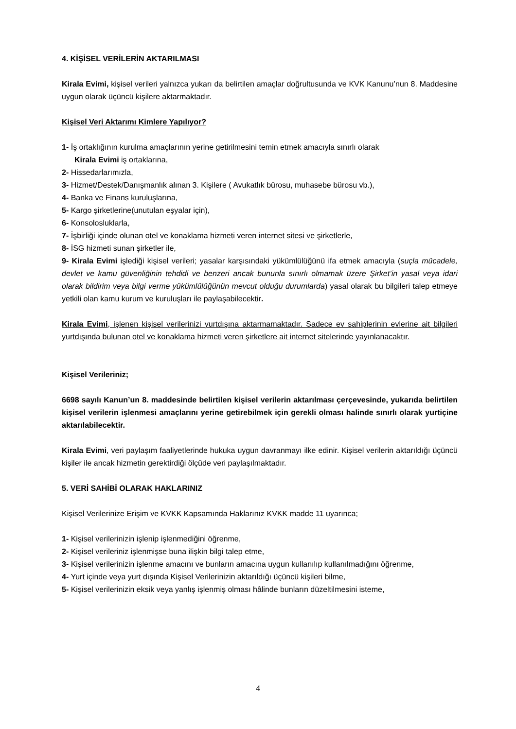4. KİŞİSEL VERİLERİN AKTARILMASI
Kirala Evimi, kişisel verileri yalnızca yukarı da belirtilen amaçlar doğrultusunda ve KVK Kanunu’nun 8. Maddesine uygun olarak üçüncü kişilere aktarmaktadır.
Kişisel Veri Aktarımı Kimlere Yapılıyor?
1- İş ortaklığının kurulma amaçlarının yerine getirilmesini temin etmek amacıyla sınırlı olarak
Kirala Evimi iş ortaklarına,
2- Hissedarlarımızla,
3- Hizmet/Destek/Danışmanlık alınan 3. Kişilere ( Avukatlık bürosu, muhasebe bürosu vb.),
4- Banka ve Finans kuruluşlarına,
5- Kargo şirketlerine(unutulan eşyalar için),
6- Konsolosluklarla,
7- İşbirliği içinde olunan otel ve konaklama hizmeti veren internet sitesi ve şirketlerle,
8- İSG hizmeti sunan şirketler ile,
9- Kirala Evimi işlediği kişisel verileri; yasalar karşısındaki yükümlülüğünü ifa etmek amacıyla (suçla mücadele, devlet ve kamu güvenliğinin tehdidi ve benzeri ancak bununla sınırlı olmamak üzere Şirket’in yasal veya idari olarak bildirim veya bilgi verme yükümlülüğünün mevcut olduğu durumlarda) yasal olarak bu bilgileri talep etmeye yetkili olan kamu kurum ve kuruluşları ile paylaşabilecektir.
Kirala Evimi, işlenen kişisel verilerinizi yurtdışına aktarmamaktadır. Sadece ev sahiplerinin evlerine ait bilgileri yurtdışında bulunan otel ve konaklama hizmeti veren şirketlere ait internet sitelerinde yayınlanacaktır.
Kişisel Verileriniz;
6698 sayılı Kanun’un 8. maddesinde belirtilen kişisel verilerin aktarılması çerçevesinde, yukarıda belirtilen kişisel verilerin işlenmesi amaçlarını yerine getirebilmek için gerekli olması halinde sınırlı olarak yurtiçine aktarılabilecektir.
Kirala Evimi, veri paylaşım faaliyetlerinde hukuka uygun davranmayı ilke edinir. Kişisel verilerin aktarıldığı üçüncü kişiler ile ancak hizmetin gerektirdiği ölçüde veri paylaşılmaktadır.
5. VERİ SAHİBİ OLARAK HAKLARINIZ
Kişisel Verilerinize Erişim ve KVKK Kapsamında Haklarınız KVKK madde 11 uyarınca;
1- Kişisel verilerinizin işlenip işlenmediğini öğrenme,
2- Kişisel verileriniz işlenmişse buna ilişkin bilgi talep etme,
3- Kişisel verilerinizin işlenme amacını ve bunların amacına uygun kullanılıp kullanılmadığını öğrenme,
4- Yurt içinde veya yurt dışında Kişisel Verilerinizin aktarıldığı üçüncü kişileri bilme,
5- Kişisel verilerinizin eksik veya yanlış işlenmiş olması hâlinde bunların düzeltilmesini isteme,
4